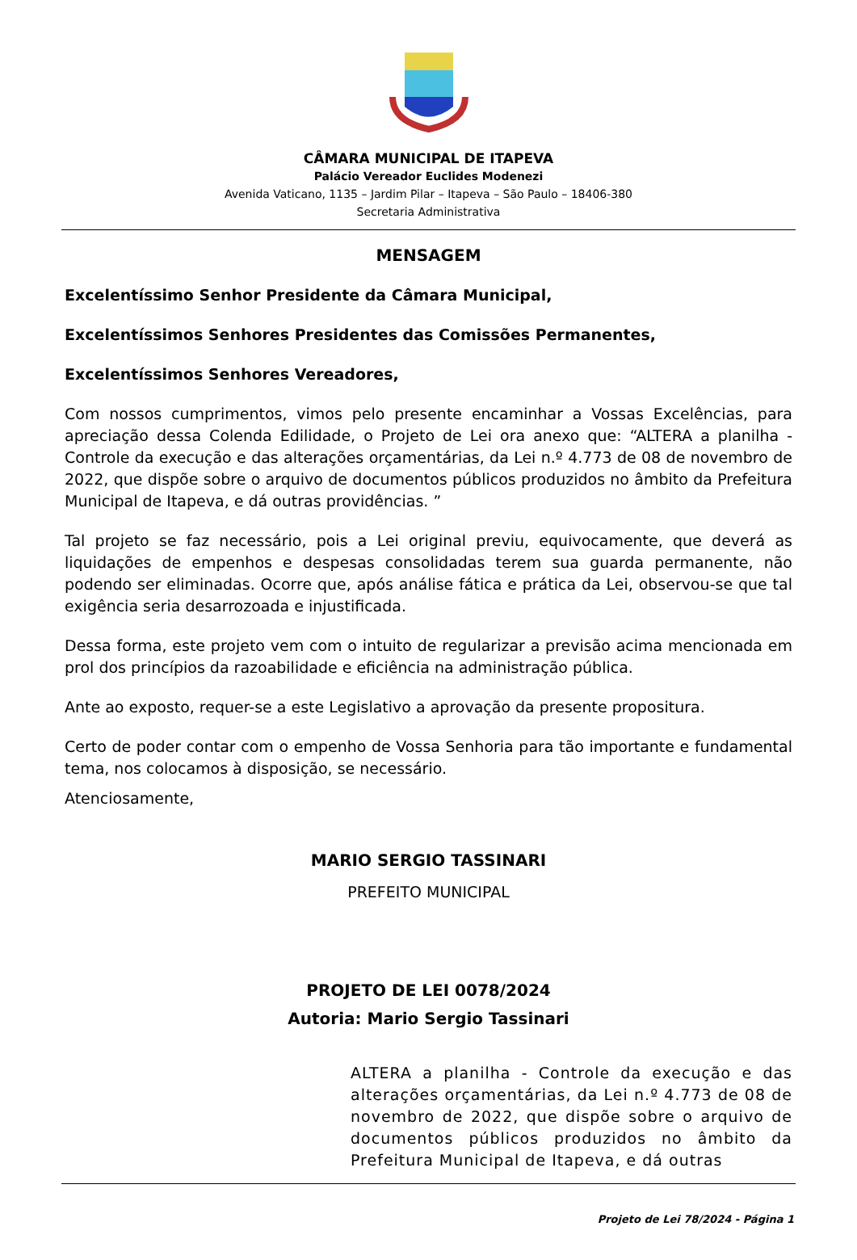CÂMARA MUNICIPAL DE ITAPEVA
Palácio Vereador Euclides Modenezi
Avenida Vaticano, 1135 – Jardim Pilar – Itapeva – São Paulo – 18406-380
Secretaria Administrativa
MENSAGEM
Excelentíssimo Senhor Presidente da Câmara Municipal,
Excelentíssimos Senhores Presidentes das Comissões Permanentes,
Excelentíssimos Senhores Vereadores,
Com nossos cumprimentos, vimos pelo presente encaminhar a Vossas Excelências, para apreciação dessa Colenda Edilidade, o Projeto de Lei ora anexo que: “ALTERA a planilha - Controle da execução e das alterações orçamentárias, da Lei n.º 4.773 de 08 de novembro de 2022, que dispõe sobre o arquivo de documentos públicos produzidos no âmbito da Prefeitura Municipal de Itapeva, e dá outras providências. ”
Tal projeto se faz necessário, pois a Lei original previu, equivocamente, que deverá as liquidações de empenhos e despesas consolidadas terem sua guarda permanente, não podendo ser eliminadas. Ocorre que, após análise fática e prática da Lei, observou-se que tal exigência seria desarrozoada e injustificada.
Dessa forma, este projeto vem com o intuito de regularizar a previsão acima mencionada em prol dos princípios da razoabilidade e eficiência na administração pública.
Ante ao exposto, requer-se a este Legislativo a aprovação da presente propositura.
Certo de poder contar com o empenho de Vossa Senhoria para tão importante e fundamental tema, nos colocamos à disposição, se necessário.
Atenciosamente,
MARIO SERGIO TASSINARI
PREFEITO MUNICIPAL
PROJETO DE LEI 0078/2024
Autoria: Mario Sergio Tassinari
ALTERA a planilha - Controle da execução e das alterações orçamentárias, da Lei n.º 4.773 de 08 de novembro de 2022, que dispõe sobre o arquivo de documentos públicos produzidos no âmbito da Prefeitura Municipal de Itapeva, e dá outras
Projeto de Lei 78/2024 - Página 1